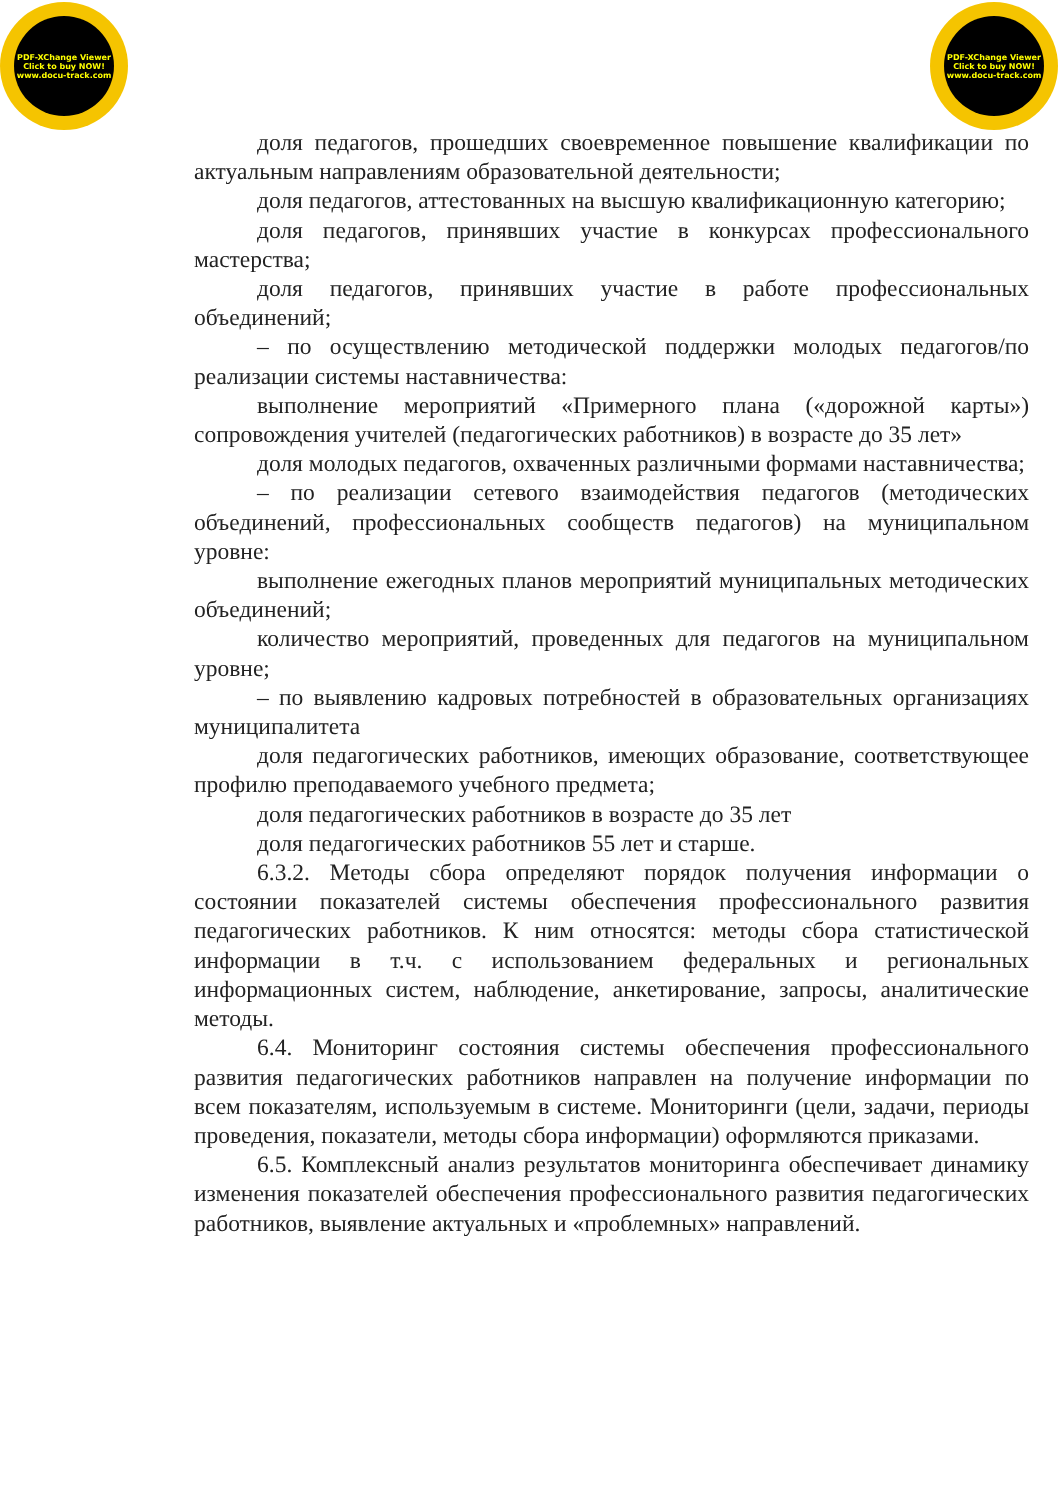PDF-XChange Viewer
Click to buy NOW!
www.docu-track.com
PDF-XChange Viewer
Click to buy NOW!
www.docu-track.com
доля педагогов, прошедших своевременное повышение квалификации по актуальным направлениям образовательной деятельности;
доля педагогов, аттестованных на высшую квалификационную категорию;
доля педагогов, принявших участие в конкурсах профессионального мастерства;
доля педагогов, принявших участие в работе профессиональных объединений;
– по осуществлению методической поддержки молодых педагогов/по реализации системы наставничества:
выполнение мероприятий «Примерного плана («дорожной карты») сопровождения учителей (педагогических работников) в возрасте до 35 лет»
доля молодых педагогов, охваченных различными формами наставничества;
– по реализации сетевого взаимодействия педагогов (методических объединений, профессиональных сообществ педагогов) на муниципальном уровне:
выполнение ежегодных планов мероприятий муниципальных методических объединений;
количество мероприятий, проведенных для педагогов на муниципальном уровне;
– по выявлению кадровых потребностей в образовательных организациях муниципалитета
доля педагогических работников, имеющих образование, соответствующее профилю преподаваемого учебного предмета;
доля педагогических работников в возрасте до 35 лет
доля педагогических работников 55 лет и старше.
6.3.2. Методы сбора определяют порядок получения информации о состоянии показателей системы обеспечения профессионального развития педагогических работников. К ним относятся: методы сбора статистической информации в т.ч. с использованием федеральных и региональных информационных систем, наблюдение, анкетирование, запросы, аналитические методы.
6.4. Мониторинг состояния системы обеспечения профессионального развития педагогических работников направлен на получение информации по всем показателям, используемым в системе. Мониторинги (цели, задачи, периоды проведения, показатели, методы сбора информации) оформляются приказами.
6.5. Комплексный анализ результатов мониторинга обеспечивает динамику изменения показателей обеспечения профессионального развития педагогических работников, выявление актуальных и «проблемных» направлений.